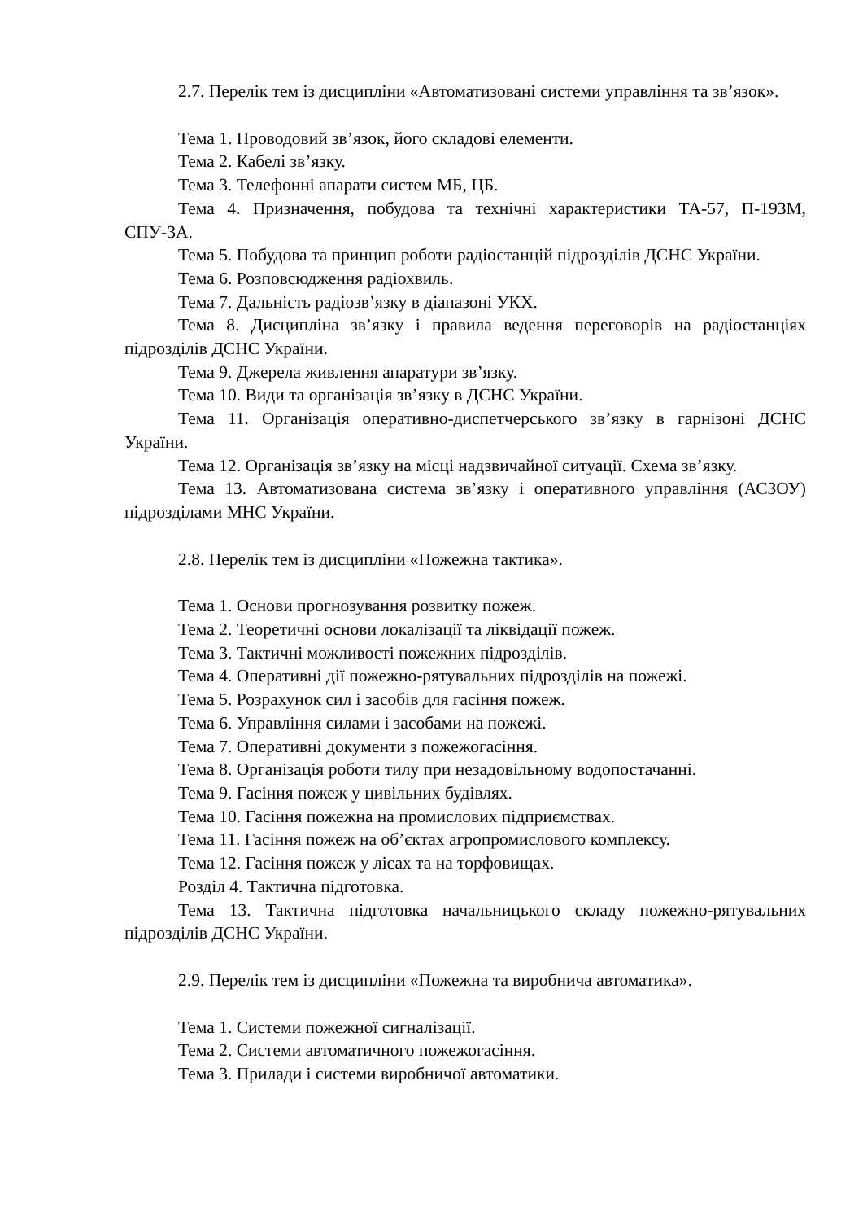2.7. Перелік тем із дисципліни «Автоматизовані системи управління та зв’язок».
Тема 1. Проводовий зв’язок, його складові елементи.
Тема 2. Кабелі зв’язку.
Тема 3. Телефонні апарати систем МБ, ЦБ.
Тема 4. Призначення, побудова та технічні характеристики ТА-57, П-193М, СПУ-3А.
Тема 5. Побудова та принцип роботи радіостанцій підрозділів ДСНС України.
Тема 6. Розповсюдження радіохвиль.
Тема 7. Дальність радіозв’язку в діапазоні УКХ.
Тема 8. Дисципліна зв’язку і правила ведення переговорів на радіостанціях підрозділів ДСНС України.
Тема 9. Джерела живлення апаратури зв’язку.
Тема 10. Види та організація зв’язку в ДСНС України.
Тема 11. Організація оперативно-диспетчерського зв’язку в гарнізоні ДСНС України.
Тема 12. Організація зв’язку на місці надзвичайної ситуації. Схема зв’язку.
Тема 13. Автоматизована система зв’язку і оперативного управління (АСЗОУ) підрозділами МНС України.
2.8. Перелік тем із дисципліни «Пожежна тактика».
Тема 1. Основи прогнозування розвитку пожеж.
Тема 2. Теоретичні основи локалізації та ліквідації пожеж.
Тема 3. Тактичні можливості пожежних підрозділів.
Тема 4. Оперативні дії пожежно-рятувальних підрозділів на пожежі.
Тема 5. Розрахунок сил і засобів для гасіння пожеж.
Тема 6. Управління силами і засобами на пожежі.
Тема 7. Оперативні документи з пожежогасіння.
Тема 8. Організація роботи тилу при незадовільному водопостачанні.
Тема 9. Гасіння пожеж у цивільних будівлях.
Тема 10. Гасіння пожежна на промислових підприємствах.
Тема 11. Гасіння пожеж на об’єктах агропромислового комплексу.
Тема 12. Гасіння пожеж у лісах та на торфовищах.
Розділ 4. Тактична підготовка.
Тема 13. Тактична підготовка начальницького складу пожежно-рятувальних підрозділів ДСНС України.
2.9. Перелік тем із дисципліни «Пожежна та виробнича автоматика».
Тема 1. Системи пожежної сигналізації.
Тема 2. Системи автоматичного пожежогасіння.
Тема 3. Прилади і системи виробничої автоматики.